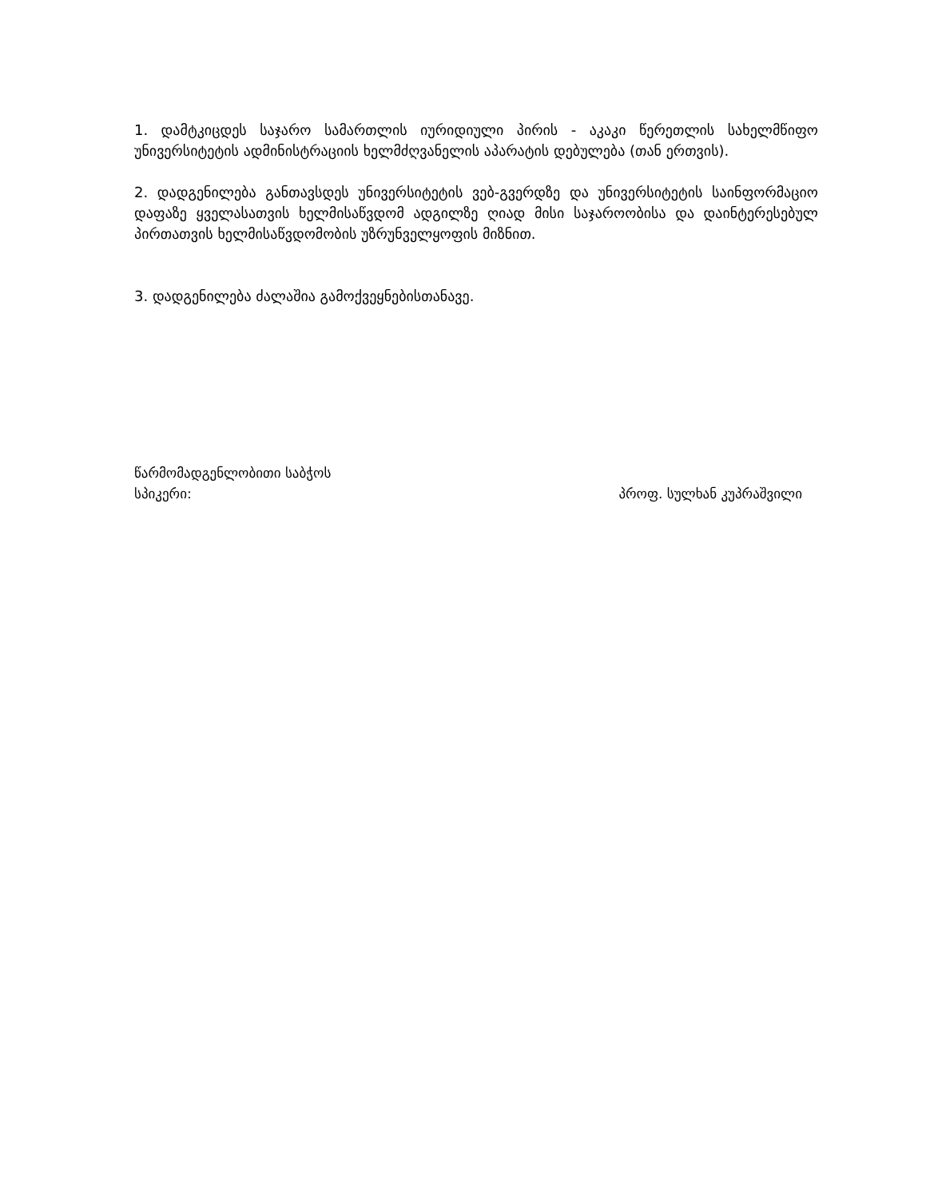1. დამტკიცდეს საჯარო სამართლის იურიდიული პირის - აკაკი წერეთლის სახელმწიფო უნივერსიტეტის ადმინისტრაციის ხელმძღვანელის აპარატის დებულება (თან ერთვის).
2. დადგენილება განთავსდეს უნივერსიტეტის ვებ-გვერდზე და უნივერსიტეტის საინფორმაციო დაფაზე ყველასათვის ხელმისაწვდომ ადგილზე ღიად მისი საჯაროობისა და დაინტერესებულ პირთათვის ხელმისაწვდომობის უზრუნველყოფის მიზნით.
3. დადგენილება ძალაშია გამოქვეყნებისთანავე.
წარმომადგენლობითი საბჭოს
სპიკერი: პროფ. სულხან კუპრაშვილი